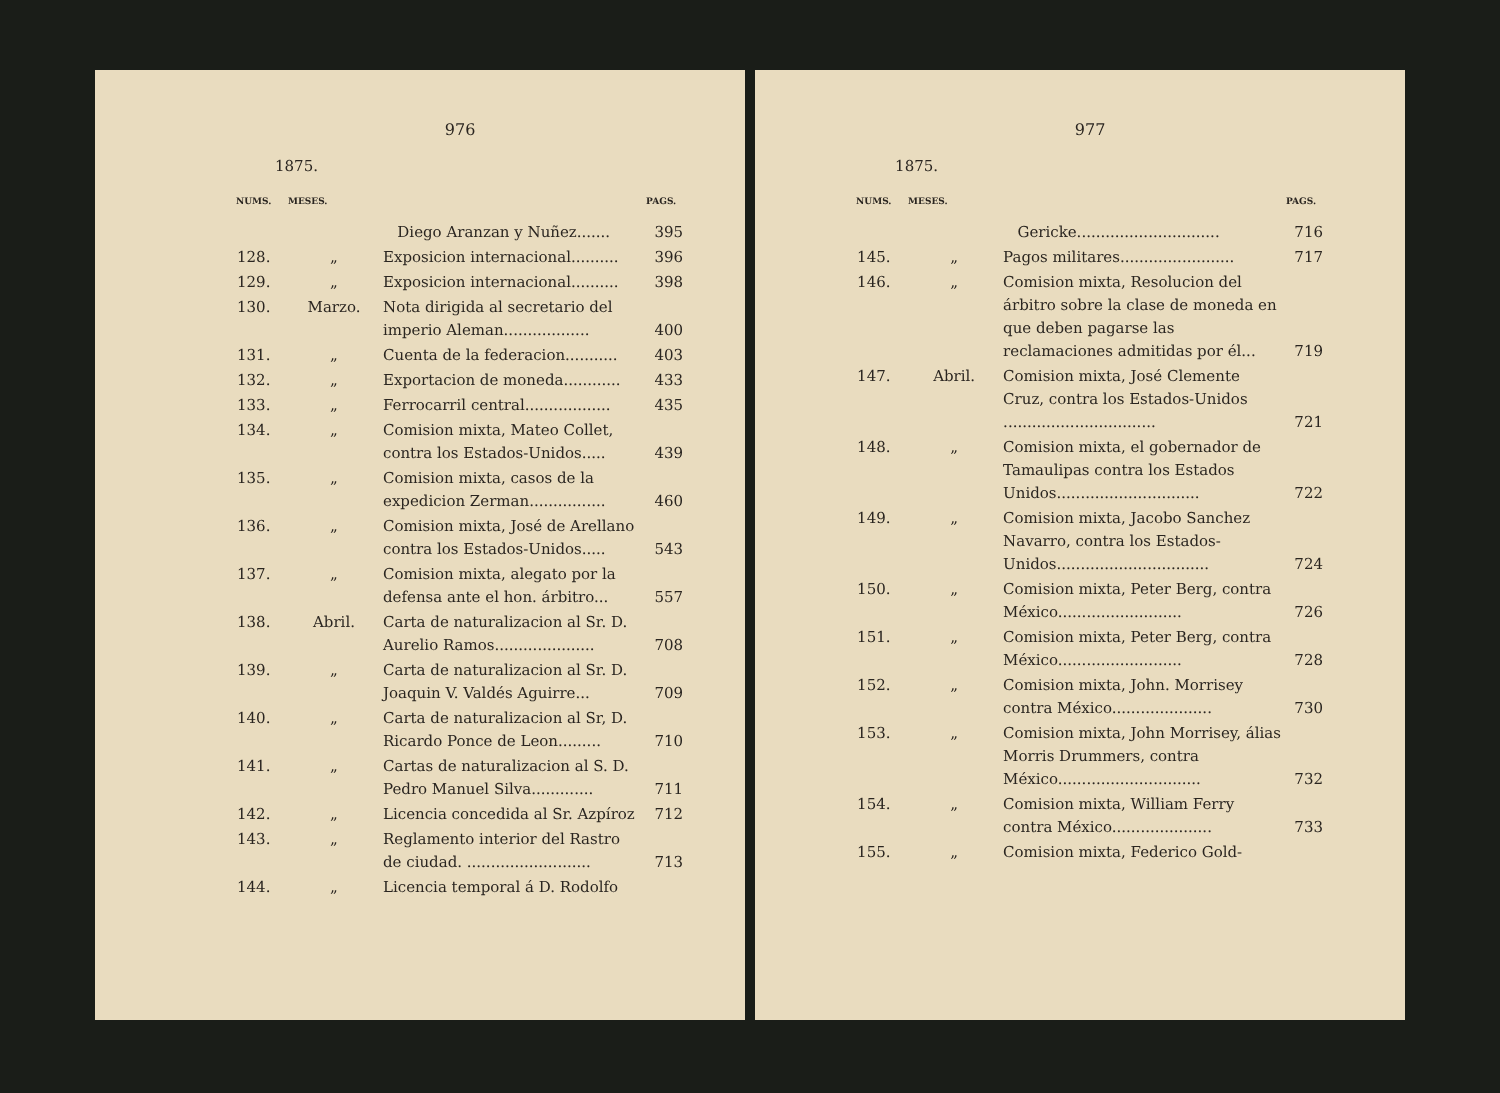976
1875.
| NUMS. | MESES. | | PAGS. |
| --- | --- | --- | --- |
| | | Diego Aranzan y Nuñez....... | 395 |
| 128. | „ | Exposicion internacional.......... | 396 |
| 129. | „ | Exposicion internacional.......... | 398 |
| 130. | Marzo. | Nota dirigida al secretario del imperio Aleman.................. | 400 |
| 131. | „ | Cuenta de la federacion........... | 403 |
| 132. | „ | Exportacion de moneda............ | 433 |
| 133. | „ | Ferrocarril central.................. | 435 |
| 134. | „ | Comision mixta, Mateo Collet, contra los Estados-Unidos..... | 439 |
| 135. | „ | Comision mixta, casos de la expedicion Zerman................ | 460 |
| 136. | „ | Comision mixta, José de Arellano contra los Estados-Unidos..... | 543 |
| 137. | „ | Comision mixta, alegato por la defensa ante el hon. árbitro... | 557 |
| 138. | Abril. | Carta de naturalizacion al Sr. D. Aurelio Ramos..................... | 708 |
| 139. | „ | Carta de naturalizacion al Sr. D. Joaquin V. Valdés Aguirre... | 709 |
| 140. | „ | Carta de naturalizacion al Sr, D. Ricardo Ponce de Leon......... | 710 |
| 141. | „ | Cartas de naturalizacion al S. D. Pedro Manuel Silva............. | 711 |
| 142. | „ | Licencia concedida al Sr. Azpíroz | 712 |
| 143. | „ | Reglamento interior del Rastro de ciudad. .......................... | 713 |
| 144. | „ | Licencia temporal á D. Rodolfo | |
977
1875.
| NUMS. | MESES. | | PAGS. |
| --- | --- | --- | --- |
| | | Gericke.............................. | 716 |
| 145. | „ | Pagos militares........................ | 717 |
| 146. | „ | Comision mixta, Resolucion del árbitro sobre la clase de moneda en que deben pagarse las reclamaciones admitidas por él... | 719 |
| 147. | Abril. | Comision mixta, José Clemente Cruz, contra los Estados-Unidos ................................ | 721 |
| 148. | „ | Comision mixta, el gobernador de Tamaulipas contra los Estados Unidos.............................. | 722 |
| 149. | „ | Comision mixta, Jacobo Sanchez Navarro, contra los Estados-Unidos................................ | 724 |
| 150. | „ | Comision mixta, Peter Berg, contra México.......................... | 726 |
| 151. | „ | Comision mixta, Peter Berg, contra México.......................... | 728 |
| 152. | „ | Comision mixta, John. Morrisey contra México..................... | 730 |
| 153. | „ | Comision mixta, John Morrisey, álias Morris Drummers, contra México.............................. | 732 |
| 154. | „ | Comision mixta, William Ferry contra México..................... | 733 |
| 155. | „ | Comision mixta, Federico Gold- | |